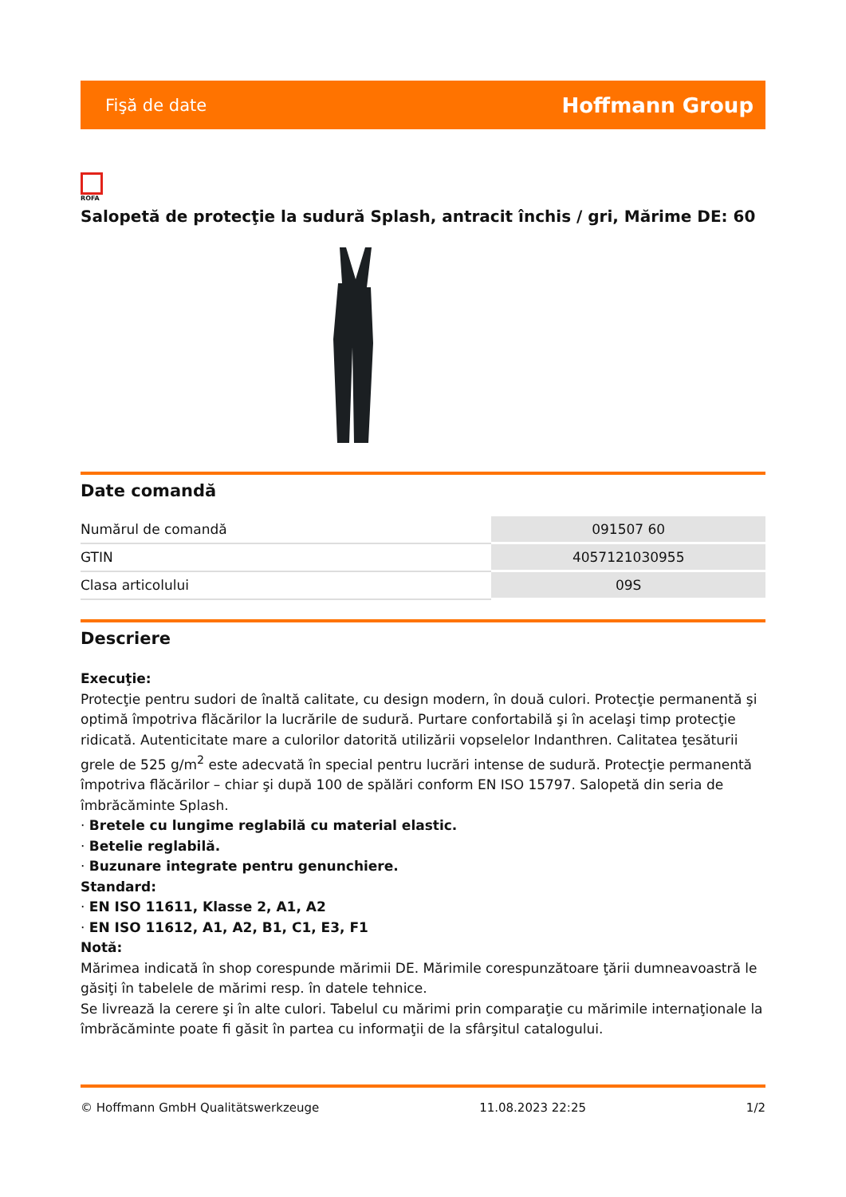Fişă de date Hoffmann Group
ROFA
Salopetă de protecţie la sudură Splash, antracit închis / gri, Mărime DE: 60
Date comandă
| Numărul de comandă | 091507 60 |
| GTIN | 4057121030955 |
| Clasa articolului | 09S |
Descriere
Execuţie:
Protecţie pentru sudori de înaltă calitate, cu design modern, în două culori. Protecţie permanentă şi optimă împotriva flăcărilor la lucrările de sudură. Purtare confortabilă şi în acelaşi timp protecţie ridicată. Autenticitate mare a culorilor datorită utilizării vopselelor Indanthren. Calitatea ţesăturii grele de 525 g/m<sup>2</sup> este adecvată în special pentru lucrări intense de sudură. Protecţie permanentă împotriva flăcărilor – chiar şi după 100 de spălări conform EN ISO 15797. Salopetă din seria de îmbrăcăminte Splash.
· Bretele cu lungime reglabilă cu material elastic.
· Betelie reglabilă.
· Buzunare integrate pentru genunchiere.
Standard:
· EN ISO 11611, Klasse 2, A1, A2
· EN ISO 11612, A1, A2, B1, C1, E3, F1
Notă:
Mărimea indicată în shop corespunde mărimii DE. Mărimile corespunzătoare ţării dumneavoastră le găsiţi în tabelele de mărimi resp. în datele tehnice.
Se livrează la cerere şi în alte culori. Tabelul cu mărimi prin comparaţie cu mărimile internaţionale la îmbrăcăminte poate fi găsit în partea cu informaţii de la sfârşitul catalogului.
© Hoffmann GmbH Qualitätswerkzeuge 11.08.2023 22:25 1/2